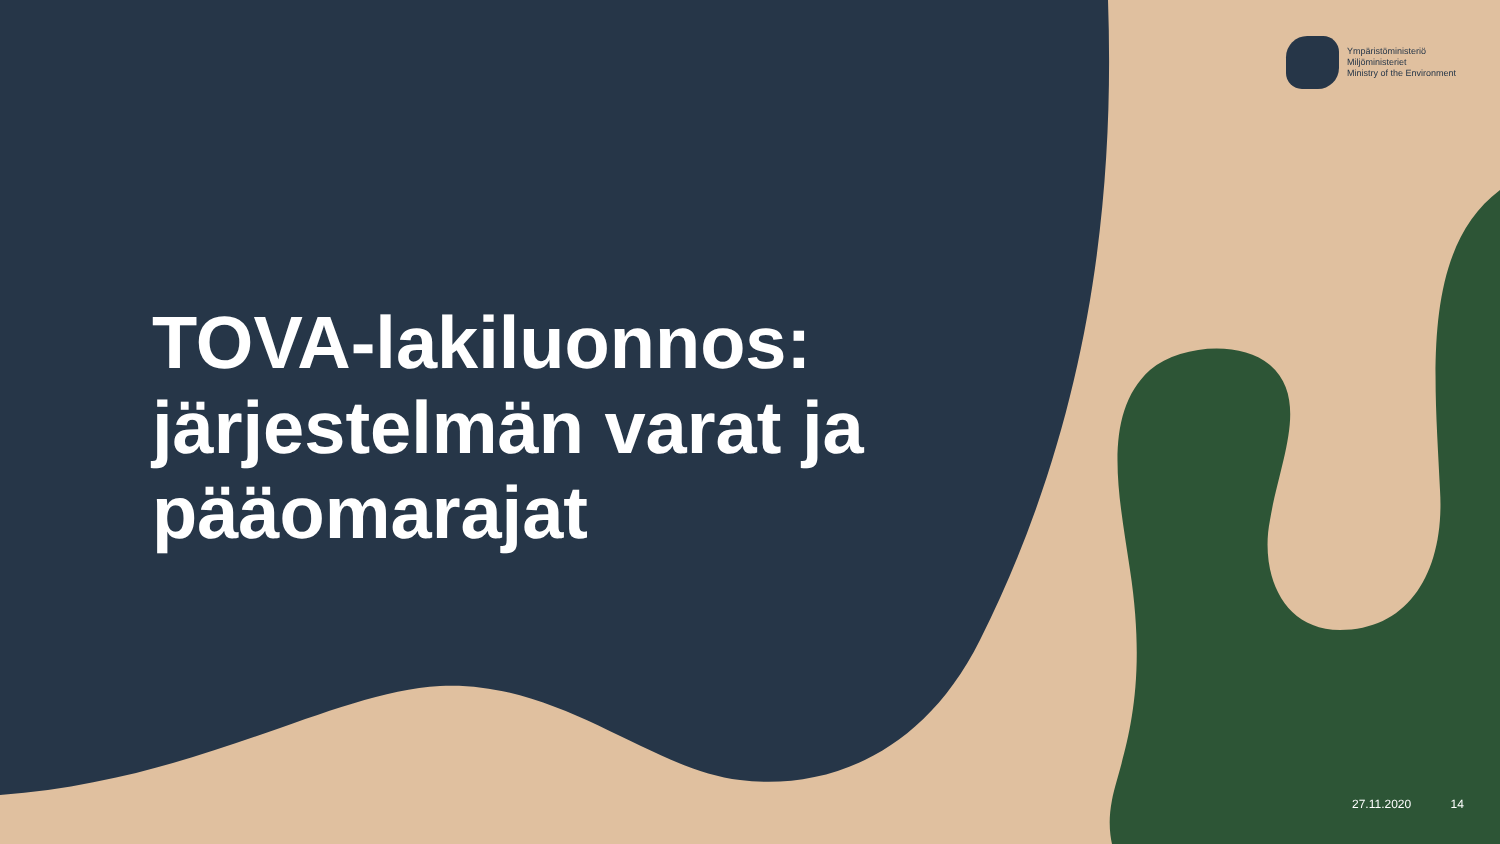Ympäristöministeriö
Miljöministeriet
Ministry of the Environment
TOVA-lakiluonnos:
järjestelmän varat ja
pääomarajat
27.11.2020 14